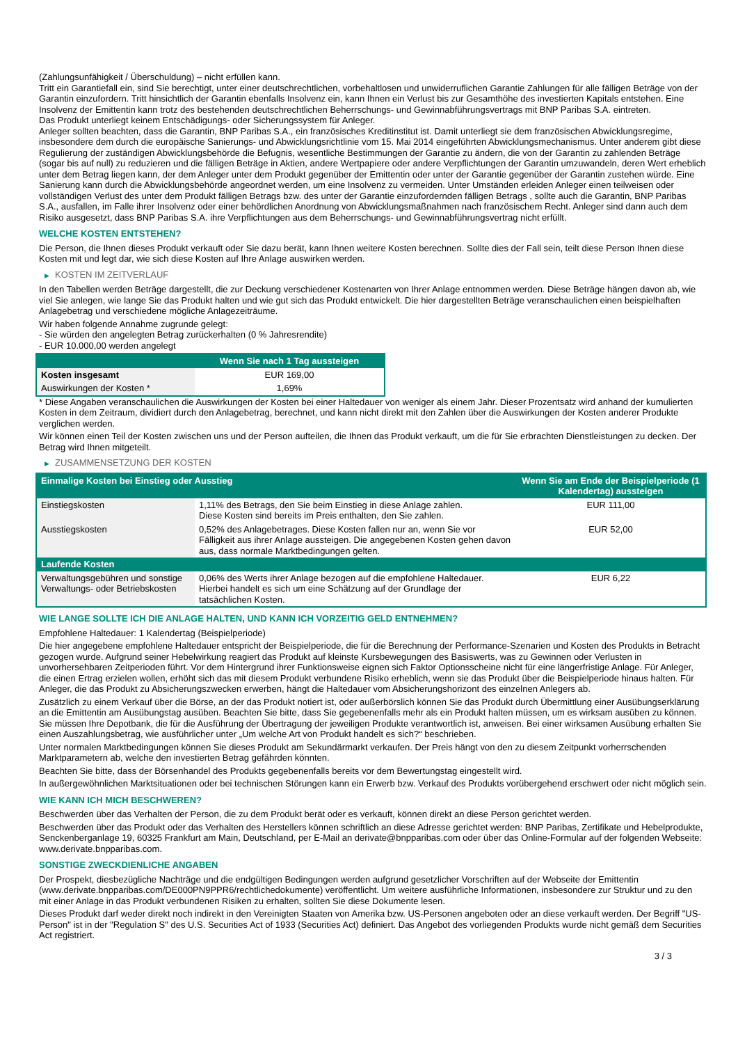(Zahlungsunfähigkeit / Überschuldung) – nicht erfüllen kann.
Tritt ein Garantiefall ein, sind Sie berechtigt, unter einer deutschrechtlichen, vorbehaltlosen und unwiderruflichen Garantie Zahlungen für alle fälligen Beträge von der Garantin einzufordern. Tritt hinsichtlich der Garantin ebenfalls Insolvenz ein, kann Ihnen ein Verlust bis zur Gesamthöhe des investierten Kapitals entstehen. Eine Insolvenz der Emittentin kann trotz des bestehenden deutschrechtlichen Beherrschungs- und Gewinnabführungsvertrags mit BNP Paribas S.A. eintreten.
Das Produkt unterliegt keinem Entschädigungs- oder Sicherungssystem für Anleger.
Anleger sollten beachten, dass die Garantin, BNP Paribas S.A., ein französisches Kreditinstitut ist. Damit unterliegt sie dem französischen Abwicklungsregime, insbesondere dem durch die europäische Sanierungs- und Abwicklungsrichtlinie vom 15. Mai 2014 eingeführten Abwicklungsmechanismus. Unter anderem gibt diese Regulierung der zuständigen Abwicklungsbehörde die Befugnis, wesentliche Bestimmungen der Garantie zu ändern, die von der Garantin zu zahlenden Beträge (sogar bis auf null) zu reduzieren und die fälligen Beträge in Aktien, andere Wertpapiere oder andere Verpflichtungen der Garantin umzuwandeln, deren Wert erheblich unter dem Betrag liegen kann, der dem Anleger unter dem Produkt gegenüber der Emittentin oder unter der Garantie gegenüber der Garantin zustehen würde. Eine Sanierung kann durch die Abwicklungsbehörde angeordnet werden, um eine Insolvenz zu vermeiden. Unter Umständen erleiden Anleger einen teilweisen oder vollständigen Verlust des unter dem Produkt fälligen Betrags bzw. des unter der Garantie einzufordernden fälligen Betrags , sollte auch die Garantin, BNP Paribas S.A., ausfallen, im Falle ihrer Insolvenz oder einer behördlichen Anordnung von Abwicklungsmaßnahmen nach französischem Recht. Anleger sind dann auch dem Risiko ausgesetzt, dass BNP Paribas S.A. ihre Verpflichtungen aus dem Beherrschungs- und Gewinnabführungsvertrag nicht erfüllt.
WELCHE KOSTEN ENTSTEHEN?
Die Person, die Ihnen dieses Produkt verkauft oder Sie dazu berät, kann Ihnen weitere Kosten berechnen. Sollte dies der Fall sein, teilt diese Person Ihnen diese Kosten mit und legt dar, wie sich diese Kosten auf Ihre Anlage auswirken werden.
▶ KOSTEN IM ZEITVERLAUF
In den Tabellen werden Beträge dargestellt, die zur Deckung verschiedener Kostenarten von Ihrer Anlage entnommen werden. Diese Beträge hängen davon ab, wie viel Sie anlegen, wie lange Sie das Produkt halten und wie gut sich das Produkt entwickelt. Die hier dargestellten Beträge veranschaulichen einen beispielhaften Anlagebetrag und verschiedene mögliche Anlagezeiträume.
Wir haben folgende Annahme zugrunde gelegt:
- Sie würden den angelegten Betrag zurückerhalten (0 % Jahresrendite)
- EUR 10.000,00 werden angelegt
| | Wenn Sie nach 1 Tag aussteigen |
| --- | --- |
| Kosten insgesamt | EUR 169,00 |
| Auswirkungen der Kosten * | 1,69% |
* Diese Angaben veranschaulichen die Auswirkungen der Kosten bei einer Haltedauer von weniger als einem Jahr. Dieser Prozentsatz wird anhand der kumulierten Kosten in dem Zeitraum, dividiert durch den Anlagebetrag, berechnet, und kann nicht direkt mit den Zahlen über die Auswirkungen der Kosten anderer Produkte verglichen werden.
Wir können einen Teil der Kosten zwischen uns und der Person aufteilen, die Ihnen das Produkt verkauft, um die für Sie erbrachten Dienstleistungen zu decken. Der Betrag wird Ihnen mitgeteilt.
▶ ZUSAMMENSETZUNG DER KOSTEN
| Einmalige Kosten bei Einstieg oder Ausstieg | | Wenn Sie am Ende der Beispielperiode (1 Kalendertag) aussteigen |
| --- | --- | --- |
| Einstiegskosten | 1,11% des Betrags, den Sie beim Einstieg in diese Anlage zahlen. Diese Kosten sind bereits im Preis enthalten, den Sie zahlen. | EUR 111,00 |
| Ausstiegskosten | 0,52% des Anlagebetrages. Diese Kosten fallen nur an, wenn Sie vor Fälligkeit aus ihrer Anlage aussteigen. Die angegebenen Kosten gehen davon aus, dass normale Marktbedingungen gelten. | EUR 52,00 |
| Laufende Kosten | | |
| Verwaltungsgebühren und sonstige Verwaltungs- oder Betriebskosten | 0,06% des Werts ihrer Anlage bezogen auf die empfohlene Haltedauer. Hierbei handelt es sich um eine Schätzung auf der Grundlage der tatsächlichen Kosten. | EUR 6,22 |
WIE LANGE SOLLTE ICH DIE ANLAGE HALTEN, UND KANN ICH VORZEITIG GELD ENTNEHMEN?
Empfohlene Haltedauer: 1 Kalendertag (Beispielperiode)
Die hier angegebene empfohlene Haltedauer entspricht der Beispielperiode, die für die Berechnung der Performance-Szenarien und Kosten des Produkts in Betracht gezogen wurde. Aufgrund seiner Hebelwirkung reagiert das Produkt auf kleinste Kursbewegungen des Basiswerts, was zu Gewinnen oder Verlusten in unvorhersehbaren Zeitperioden führt. Vor dem Hintergrund ihrer Funktionsweise eignen sich Faktor Optionsscheine nicht für eine längerfristige Anlage. Für Anleger, die einen Ertrag erzielen wollen, erhöht sich das mit diesem Produkt verbundene Risiko erheblich, wenn sie das Produkt über die Beispielperiode hinaus halten. Für Anleger, die das Produkt zu Absicherungszwecken erwerben, hängt die Haltedauer vom Absicherungshorizont des einzelnen Anlegers ab.
Zusätzlich zu einem Verkauf über die Börse, an der das Produkt notiert ist, oder außerbörslich können Sie das Produkt durch Übermittlung einer Ausübungserklärung an die Emittentin am Ausübungstag ausüben. Beachten Sie bitte, dass Sie gegebenenfalls mehr als ein Produkt halten müssen, um es wirksam ausüben zu können. Sie müssen Ihre Depotbank, die für die Ausführung der Übertragung der jeweiligen Produkte verantwortlich ist, anweisen. Bei einer wirksamen Ausübung erhalten Sie einen Auszahlungsbetrag, wie ausführlicher unter „Um welche Art von Produkt handelt es sich?“ beschrieben.
Unter normalen Marktbedingungen können Sie dieses Produkt am Sekundärmarkt verkaufen. Der Preis hängt von den zu diesem Zeitpunkt vorherrschenden Marktparametern ab, welche den investierten Betrag gefährden könnten.
Beachten Sie bitte, dass der Börsenhandel des Produkts gegebenenfalls bereits vor dem Bewertungstag eingestellt wird.
In außergewöhnlichen Marktsituationen oder bei technischen Störungen kann ein Erwerb bzw. Verkauf des Produkts vorübergehend erschwert oder nicht möglich sein.
WIE KANN ICH MICH BESCHWEREN?
Beschwerden über das Verhalten der Person, die zu dem Produkt berät oder es verkauft, können direkt an diese Person gerichtet werden.
Beschwerden über das Produkt oder das Verhalten des Herstellers können schriftlich an diese Adresse gerichtet werden: BNP Paribas, Zertifikate und Hebelprodukte, Senckenberganlage 19, 60325 Frankfurt am Main, Deutschland, per E-Mail an derivate@bnpparibas.com oder über das Online-Formular auf der folgenden Webseite: www.derivate.bnpparibas.com.
SONSTIGE ZWECKDIENLICHE ANGABEN
Der Prospekt, diesbezügliche Nachträge und die endgültigen Bedingungen werden aufgrund gesetzlicher Vorschriften auf der Webseite der Emittentin (www.derivate.bnpparibas.com/DE000PN9PPR6/rechtlichedokumente) veröffentlicht. Um weitere ausführliche Informationen, insbesondere zur Struktur und zu den mit einer Anlage in das Produkt verbundenen Risiken zu erhalten, sollten Sie diese Dokumente lesen.
Dieses Produkt darf weder direkt noch indirekt in den Vereinigten Staaten von Amerika bzw. US-Personen angeboten oder an diese verkauft werden. Der Begriff "US-Person" ist in der "Regulation S" des U.S. Securities Act of 1933 (Securities Act) definiert. Das Angebot des vorliegenden Produkts wurde nicht gemäß dem Securities Act registriert.
3 / 3